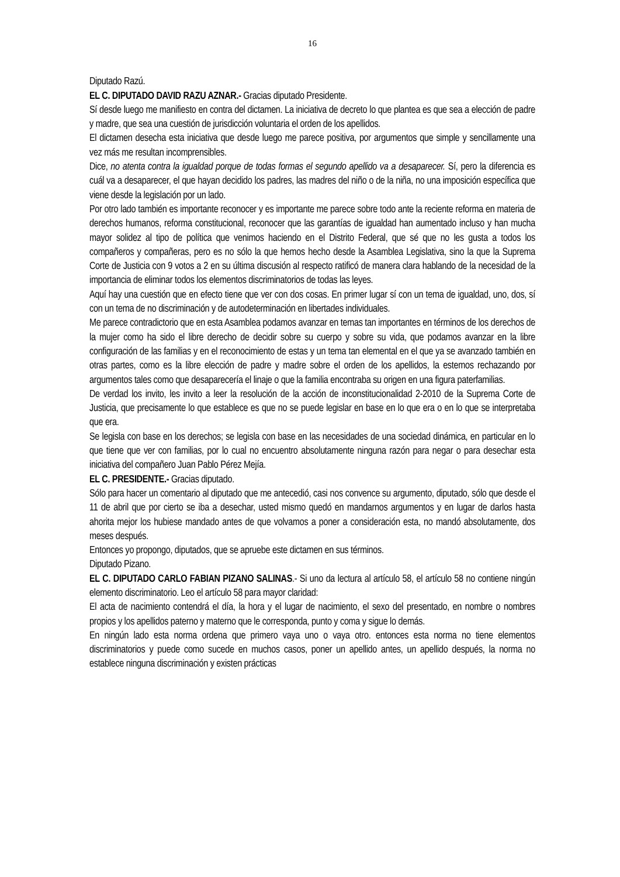16
Diputado Razú.
EL C. DIPUTADO DAVID RAZU AZNAR.- Gracias diputado Presidente.
Sí desde luego me manifiesto en contra del dictamen. La iniciativa de decreto lo que plantea es que sea a elección de padre y madre, que sea una cuestión de jurisdicción voluntaria el orden de los apellidos.
El dictamen desecha esta iniciativa que desde luego me parece positiva, por argumentos que simple y sencillamente una vez más me resultan incomprensibles.
Dice, no atenta contra la igualdad porque de todas formas el segundo apellido va a desaparecer. Sí, pero la diferencia es cuál va a desaparecer, el que hayan decidido los padres, las madres del niño o de la niña, no una imposición específica que viene desde la legislación por un lado.
Por otro lado también es importante reconocer y es importante me parece sobre todo ante la reciente reforma en materia de derechos humanos, reforma constitucional, reconocer que las garantías de igualdad han aumentado incluso y han mucha mayor solidez al tipo de política que venimos haciendo en el Distrito Federal, que sé que no les gusta a todos los compañeros y compañeras, pero es no sólo la que hemos hecho desde la Asamblea Legislativa, sino la que la Suprema Corte de Justicia con 9 votos a 2 en su última discusión al respecto ratificó de manera clara hablando de la necesidad de la importancia de eliminar todos los elementos discriminatorios de todas las leyes.
Aquí hay una cuestión que en efecto tiene que ver con dos cosas. En primer lugar sí con un tema de igualdad, uno, dos, sí con un tema de no discriminación y de autodeterminación en libertades individuales.
Me parece contradictorio que en esta Asamblea podamos avanzar en temas tan importantes en términos de los derechos de la mujer como ha sido el libre derecho de decidir sobre su cuerpo y sobre su vida, que podamos avanzar en la libre configuración de las familias y en el reconocimiento de estas y un tema tan elemental en el que ya se avanzado también en otras partes, como es la libre elección de padre y madre sobre el orden de los apellidos, la estemos rechazando por argumentos tales como que desaparecería el linaje o que la familia encontraba su origen en una figura paterfamilias.
De verdad los invito, les invito a leer la resolución de la acción de inconstitucionalidad 2-2010 de la Suprema Corte de Justicia, que precisamente lo que establece es que no se puede legislar en base en lo que era o en lo que se interpretaba que era.
Se legisla con base en los derechos; se legisla con base en las necesidades de una sociedad dinámica, en particular en lo que tiene que ver con familias, por lo cual no encuentro absolutamente ninguna razón para negar o para desechar esta iniciativa del compañero Juan Pablo Pérez Mejía.
EL C. PRESIDENTE.- Gracias diputado.
Sólo para hacer un comentario al diputado que me antecedió, casi nos convence su argumento, diputado, sólo que desde el 11 de abril que por cierto se iba a desechar, usted mismo quedó en mandarnos argumentos y en lugar de darlos hasta ahorita mejor los hubiese mandado antes de que volvamos a poner a consideración esta, no mandó absolutamente, dos meses después.
Entonces yo propongo, diputados, que se apruebe este dictamen en sus términos.
Diputado Pizano.
EL C. DIPUTADO CARLO FABIAN PIZANO SALINAS.- Si uno da lectura al artículo 58, el artículo 58 no contiene ningún elemento discriminatorio. Leo el artículo 58 para mayor claridad:
El acta de nacimiento contendrá el día, la hora y el lugar de nacimiento, el sexo del presentado, en nombre o nombres propios y los apellidos paterno y materno que le corresponda, punto y coma y sigue lo demás.
En ningún lado esta norma ordena que primero vaya uno o vaya otro. entonces esta norma no tiene elementos discriminatorios y puede como sucede en muchos casos, poner un apellido antes, un apellido después, la norma no establece ninguna discriminación y existen prácticas